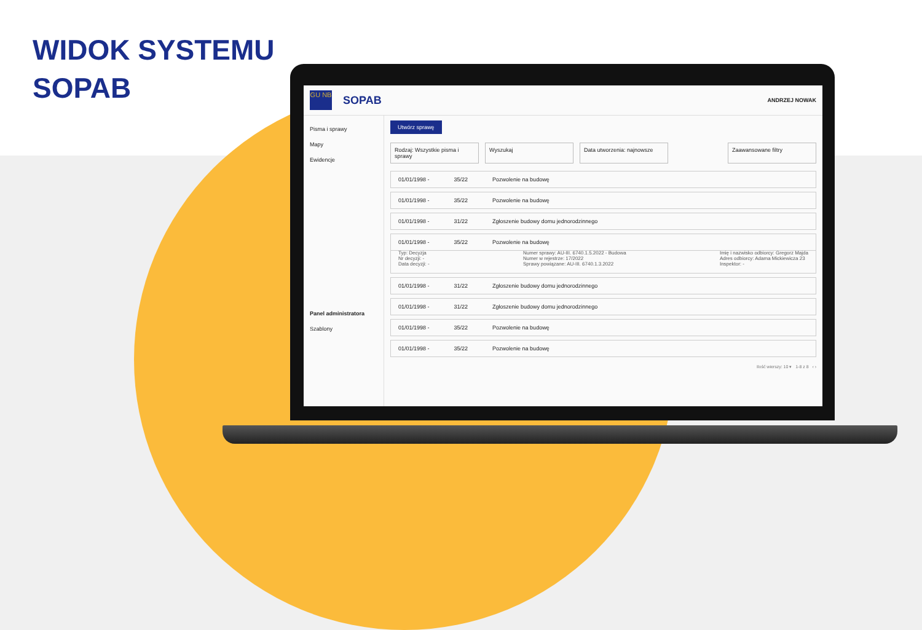WIDOK SYSTEMU
SOPAB
GU NB
SOPAB ANDRZEJ NOWAK
Pisma i sprawy
Mapy
Ewidencje
Panel administratora
Szablony
Utwórz sprawę
Rodzaj: Wszystkie pisma i sprawy Wyszukaj Data utworzenia: najnowsze Zaawansowane filtry
01/01/1998 - 35/22 Pozwolenie na budowę
01/01/1998 - 35/22 Pozwolenie na budowę
01/01/1998 - 31/22 Zgłoszenie budowy domu jednorodzinnego
01/01/1998 - 35/22 Pozwolenie na budowę
Typ: Decyzja
Nr decyzji: -
Data decyzji: -
Numer sprawy: AU-III. 6740.1.5.2022 - Budowa
Numer w rejestrze: 17/2022
Sprawy powiązane: AU-III. 6740.1.3.2022
Imię i nazwisko odbiorcy: Gregorz Majda
Adres odbiorcy: Adama Mickiewicza 23
Inspektor: -
01/01/1998 - 31/22 Zgłoszenie budowy domu jednorodzinnego
01/01/1998 - 31/22 Zgłoszenie budowy domu jednorodzinnego
01/01/1998 - 35/22 Pozwolenie na budowę
01/01/1998 - 35/22 Pozwolenie na budowę
Ilość wierszy: 10 ▾ 1-8 z 8 ‹ ›